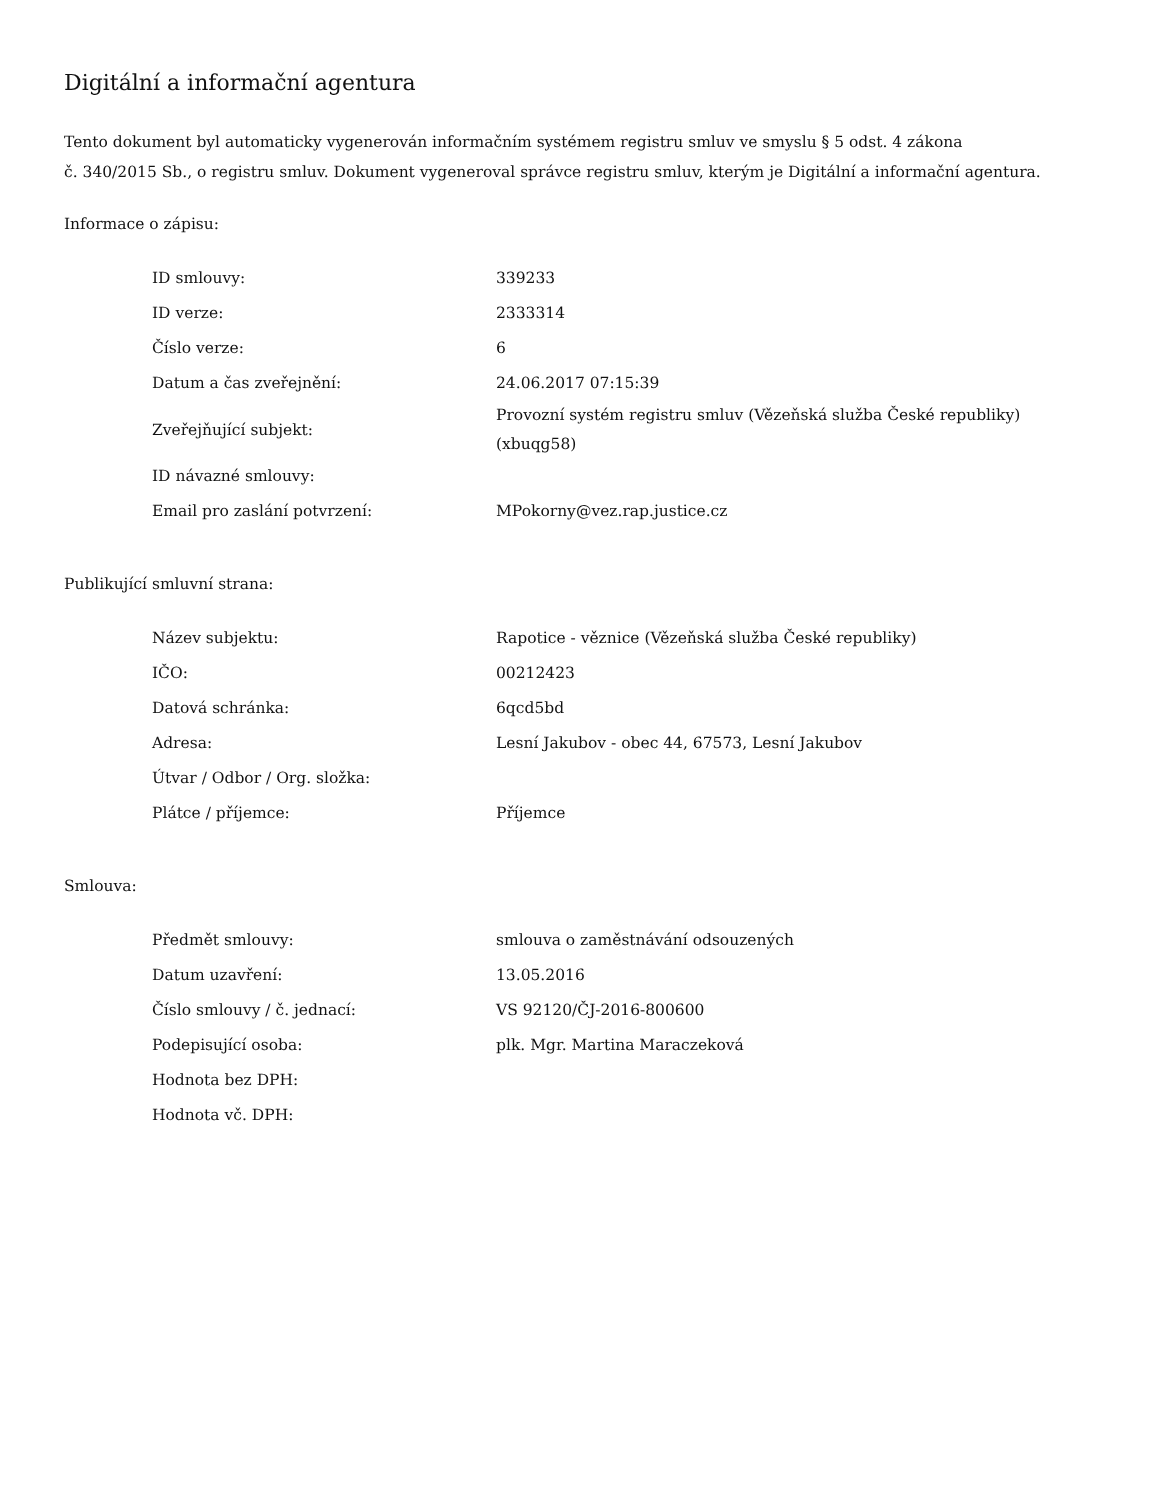Digitální a informační agentura
Tento dokument byl automaticky vygenerován informačním systémem registru smluv ve smyslu § 5 odst. 4 zákona
č. 340/2015 Sb., o registru smluv. Dokument vygeneroval správce registru smluv, kterým je Digitální a informační agentura.
Informace o zápisu:
| ID smlouvy: | 339233 |
| ID verze: | 2333314 |
| Číslo verze: | 6 |
| Datum a čas zveřejnění: | 24.06.2017 07:15:39 |
| Zveřejňující subjekt: | Provozní systém registru smluv (Vězeňská služba České republiky) (xbuqg58) |
| ID návazné smlouvy: | |
| Email pro zaslání potvrzení: | MPokorny@vez.rap.justice.cz |
Publikující smluvní strana:
| Název subjektu: | Rapotice - věznice (Vězeňská služba České republiky) |
| IČO: | 00212423 |
| Datová schránka: | 6qcd5bd |
| Adresa: | Lesní Jakubov - obec 44, 67573, Lesní Jakubov |
| Útvar / Odbor / Org. složka: | |
| Plátce / příjemce: | Příjemce |
Smlouva:
| Předmět smlouvy: | smlouva o zaměstnávání odsouzených |
| Datum uzavření: | 13.05.2016 |
| Číslo smlouvy / č. jednací: | VS 92120/ČJ-2016-800600 |
| Podepisující osoba: | plk. Mgr. Martina Maraczeková |
| Hodnota bez DPH: | |
| Hodnota vč. DPH: | |